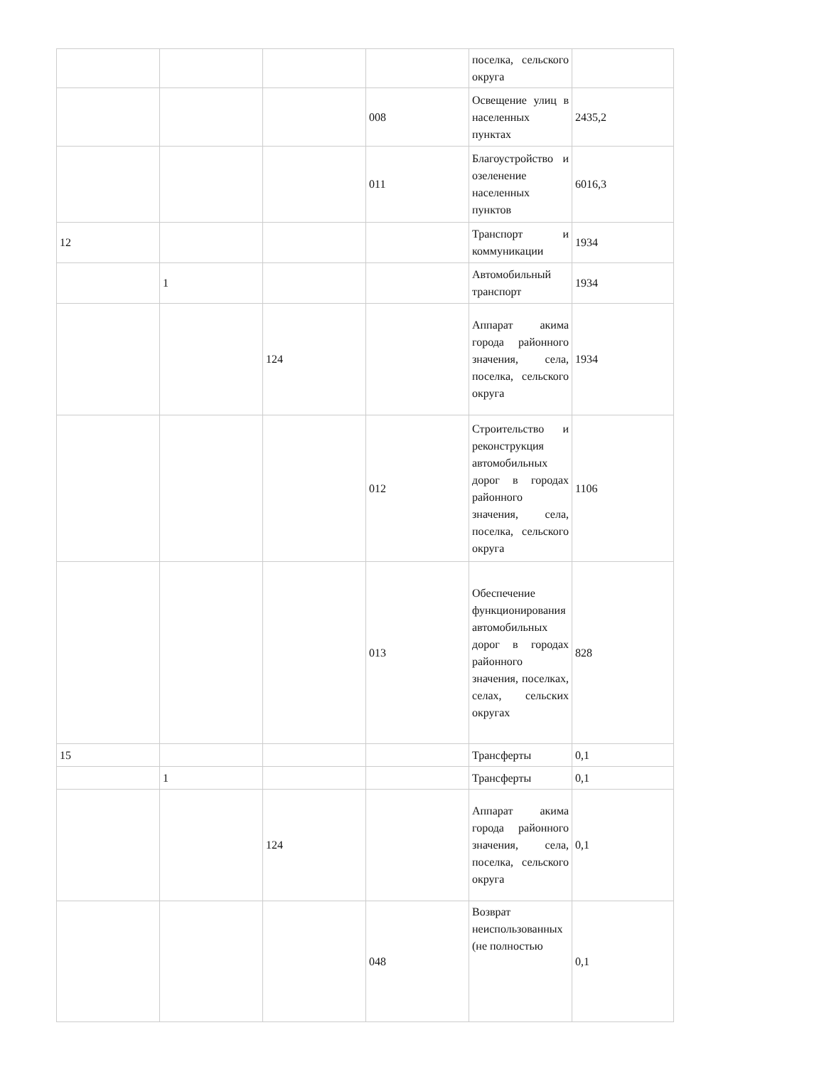| | | | | поселка, сельского округа | |
| | | | 008 | Освещение улиц в населенных пунктах | 2435,2 |
| | | | 011 | Благоустройство и озеленение населенных пунктов | 6016,3 |
| 12 | | | | Транспорт и коммуникации | 1934 |
| | 1 | | | Автомобильный транспорт | 1934 |
| | | 124 | | Аппарат акима города районного значения, села, поселка, сельского округа | 1934 |
| | | | 012 | Строительство и реконструкция автомобильных дорог в городах районного значения, села, поселка, сельского округа | 1106 |
| | | | 013 | Обеспечение функционирования автомобильных дорог в городах районного значения, поселках, селах, сельских округах | 828 |
| 15 | | | | Трансферты | 0,1 |
| | 1 | | | Трансферты | 0,1 |
| | | 124 | | Аппарат акима города районного значения, села, поселка, сельского округа | 0,1 |
| | | | 048 | Возврат неиспользованных (не полностью | 0,1 |